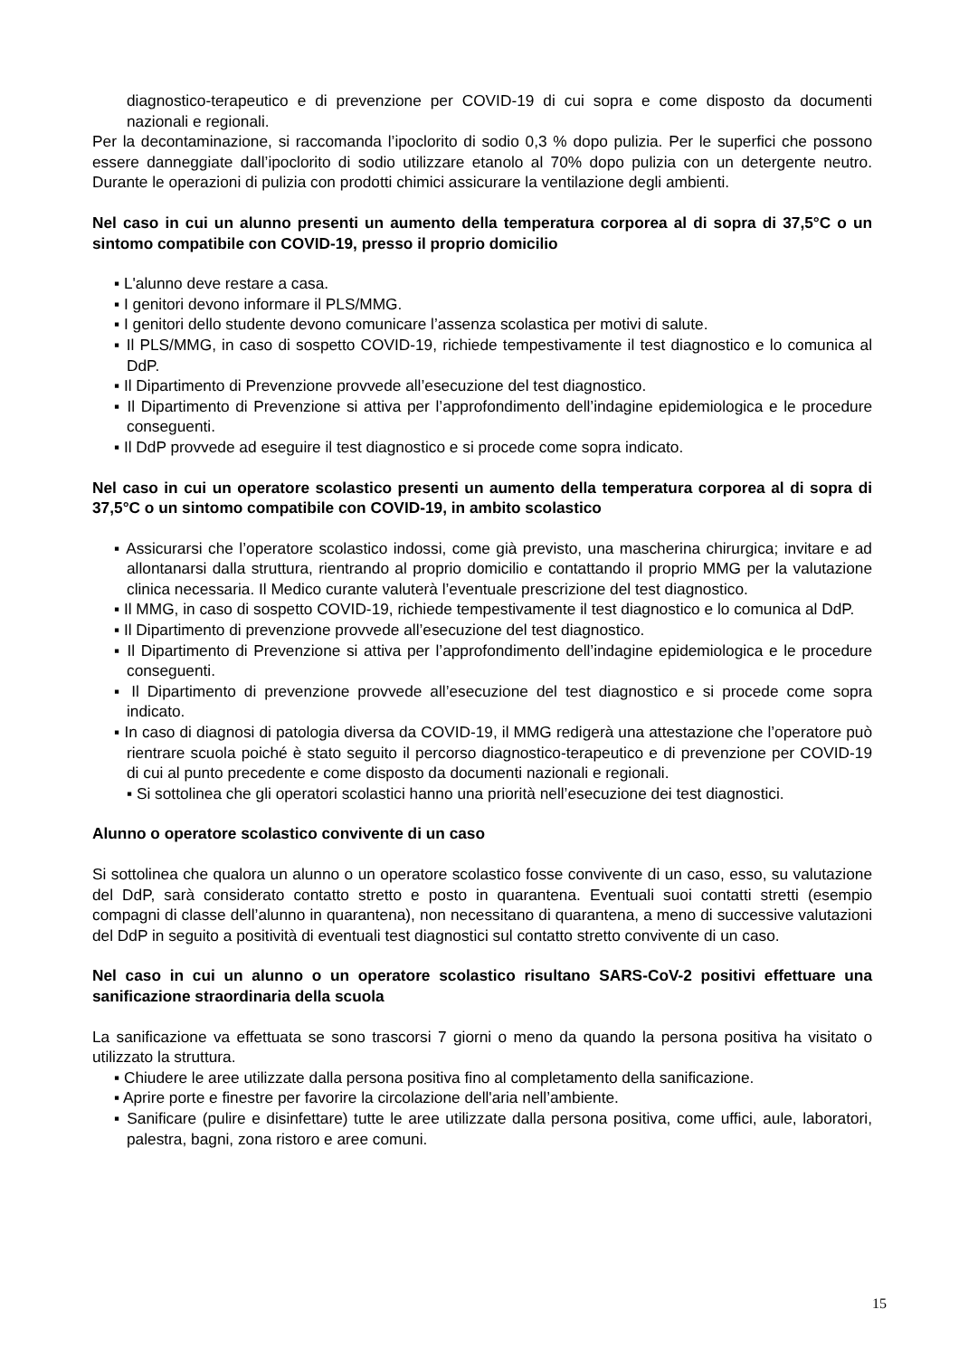diagnostico-terapeutico e di prevenzione per COVID-19 di cui sopra e come disposto da documenti nazionali e regionali.
Per la decontaminazione, si raccomanda l’ipoclorito di sodio 0,3 % dopo pulizia. Per le superfici che possono essere danneggiate dall’ipoclorito di sodio utilizzare etanolo al 70% dopo pulizia con un detergente neutro. Durante le operazioni di pulizia con prodotti chimici assicurare la ventilazione degli ambienti.
Nel caso in cui un alunno presenti un aumento della temperatura corporea al di sopra di 37,5°C o un sintomo compatibile con COVID-19, presso il proprio domicilio
▪ L'alunno deve restare a casa.
▪ I genitori devono informare il PLS/MMG.
▪ I genitori dello studente devono comunicare l’assenza scolastica per motivi di salute.
▪ Il PLS/MMG, in caso di sospetto COVID-19, richiede tempestivamente il test diagnostico e lo comunica al DdP.
▪ Il Dipartimento di Prevenzione provvede all’esecuzione del test diagnostico.
▪ Il Dipartimento di Prevenzione si attiva per l’approfondimento dell’indagine epidemiologica e le procedure conseguenti.
▪ Il DdP provvede ad eseguire il test diagnostico e si procede come sopra indicato.
Nel caso in cui un operatore scolastico presenti un aumento della temperatura corporea al di sopra di 37,5°C o un sintomo compatibile con COVID-19, in ambito scolastico
▪ Assicurarsi che l’operatore scolastico indossi, come già previsto, una mascherina chirurgica; invitare e ad allontanarsi dalla struttura, rientrando al proprio domicilio e contattando il proprio MMG per la valutazione clinica necessaria. Il Medico curante valuterà l’eventuale prescrizione del test diagnostico.
▪ Il MMG, in caso di sospetto COVID-19, richiede tempestivamente il test diagnostico e lo comunica al DdP.
▪ Il Dipartimento di prevenzione provvede all’esecuzione del test diagnostico.
▪ Il Dipartimento di Prevenzione si attiva per l’approfondimento dell’indagine epidemiologica e le procedure conseguenti.
▪ Il Dipartimento di prevenzione provvede all’esecuzione del test diagnostico e si procede come sopra indicato.
▪ In caso di diagnosi di patologia diversa da COVID-19, il MMG redigerà una attestazione che l’operatore può rientrare scuola poiché è stato seguito il percorso diagnostico-terapeutico e di prevenzione per COVID-19 di cui al punto precedente e come disposto da documenti nazionali e regionali.
▪ Si sottolinea che gli operatori scolastici hanno una priorità nell’esecuzione dei test diagnostici.
Alunno o operatore scolastico convivente di un caso
Si sottolinea che qualora un alunno o un operatore scolastico fosse convivente di un caso, esso, su valutazione del DdP, sarà considerato contatto stretto e posto in quarantena. Eventuali suoi contatti stretti (esempio compagni di classe dell’alunno in quarantena), non necessitano di quarantena, a meno di successive valutazioni del DdP in seguito a positività di eventuali test diagnostici sul contatto stretto convivente di un caso.
Nel caso in cui un alunno o un operatore scolastico risultano SARS-CoV-2 positivi effettuare una sanificazione straordinaria della scuola
La sanificazione va effettuata se sono trascorsi 7 giorni o meno da quando la persona positiva ha visitato o utilizzato la struttura.
▪ Chiudere le aree utilizzate dalla persona positiva fino al completamento della sanificazione.
▪ Aprire porte e finestre per favorire la circolazione dell'aria nell’ambiente.
▪ Sanificare (pulire e disinfettare) tutte le aree utilizzate dalla persona positiva, come uffici, aule, laboratori, palestra, bagni, zona ristoro e aree comuni.
15